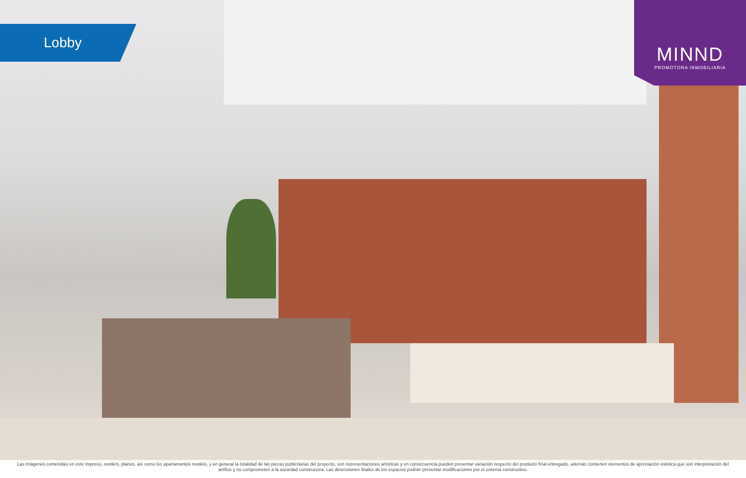Lobby
MINND
PROMOTORA INMOBILIARIA
Las imágenes contenidas en este impreso, renders, planos, así como los apartamentos modelo, y en general la totalidad de las piezas publicitarias del proyecto, son representaciones artísticas y en consecuencia pueden presentar variación respecto del producto final entregado, además contienen elementos de apreciación estética que son interpretación del artífice y no comprometen a la sociedad constructora. Las dimensiones finales de los espacios podrán presentar modificaciones por el sistema constructivo.